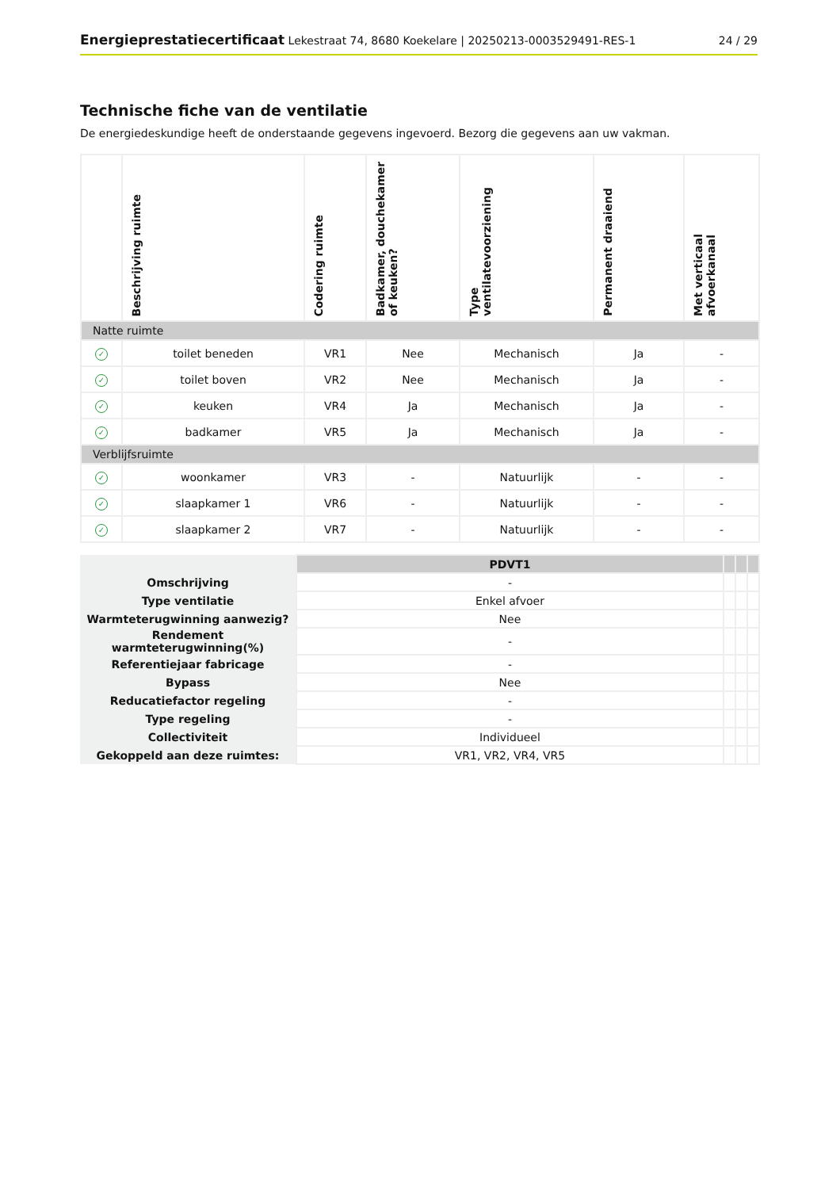Energieprestatiecertificaat Lekestraat 74, 8680 Koekelare | 20250213-0003529491-RES-1 24 / 29
Technische fiche van de ventilatie
De energiedeskundige heeft de onderstaande gegevens ingevoerd. Bezorg die gegevens aan uw vakman.
| | Beschrijving ruimte | Codering ruimte | Badkamer, douchekamer of keuken? | Type ventilatevoorziening | Permanent draaiend | Met verticaal afvoerkanaal |
| --- | --- | --- | --- | --- | --- | --- |
| Natte ruimte | | | | | | |
| ✓ | toilet beneden | VR1 | Nee | Mechanisch | Ja | - |
| ✓ | toilet boven | VR2 | Nee | Mechanisch | Ja | - |
| ✓ | keuken | VR4 | Ja | Mechanisch | Ja | - |
| ✓ | badkamer | VR5 | Ja | Mechanisch | Ja | - |
| Verblijfsruimte | | | | | | |
| ✓ | woonkamer | VR3 | - | Natuurlijk | - | - |
| ✓ | slaapkamer 1 | VR6 | - | Natuurlijk | - | - |
| ✓ | slaapkamer 2 | VR7 | - | Natuurlijk | - | - |
| | PDVT1 | | | |
| Omschrijving | - | | | |
| Type ventilatie | Enkel afvoer | | | |
| Warmteterugwinning aanwezig? | Nee | | | |
| Rendement warmteterugwinning(%) | - | | | |
| Referentiejaar fabricage | - | | | |
| Bypass | Nee | | | |
| Reducatiefactor regeling | - | | | |
| Type regeling | - | | | |
| Collectiviteit | Individueel | | | |
| Gekoppeld aan deze ruimtes: | VR1, VR2, VR4, VR5 | | | |